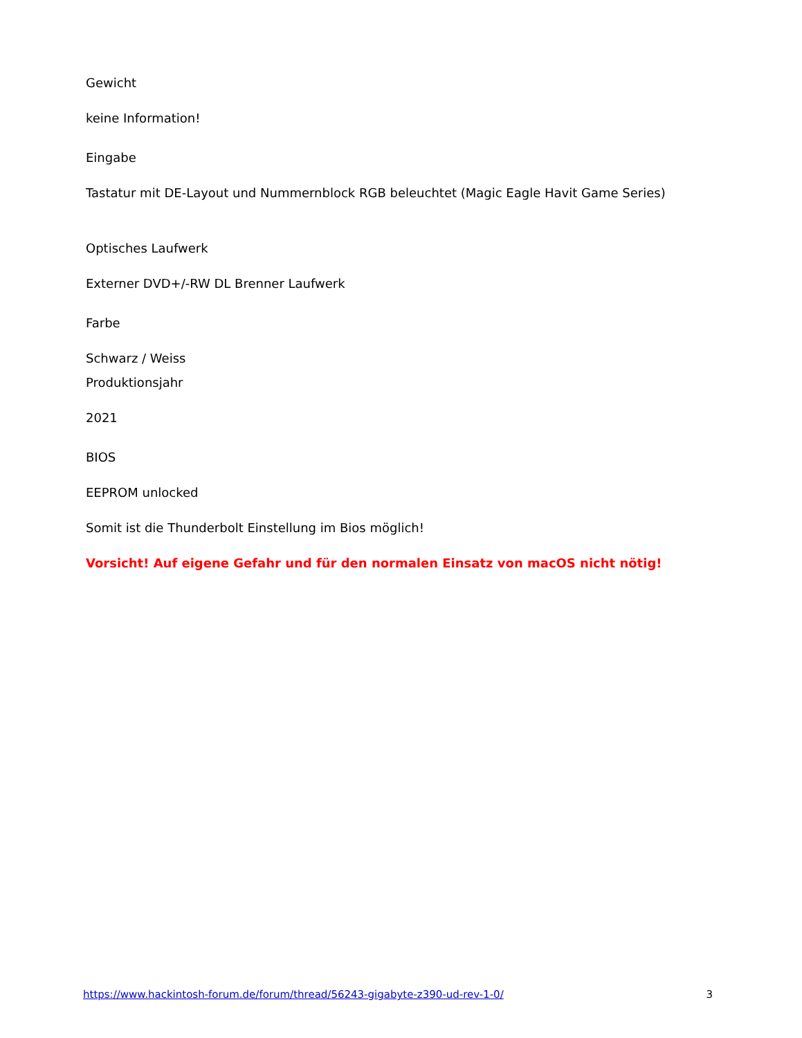Gewicht
keine Information!
Eingabe
Tastatur mit DE-Layout und Nummernblock RGB beleuchtet (Magic Eagle Havit Game Series)
Optisches Laufwerk
Externer DVD+/-RW DL Brenner Laufwerk
Farbe
Schwarz / Weiss
Produktionsjahr
2021
BIOS
EEPROM unlocked
Somit ist die Thunderbolt Einstellung im Bios möglich!
Vorsicht! Auf eigene Gefahr und für den normalen Einsatz von macOS nicht nötig!
https://www.hackintosh-forum.de/forum/thread/56243-gigabyte-z390-ud-rev-1-0/ 3